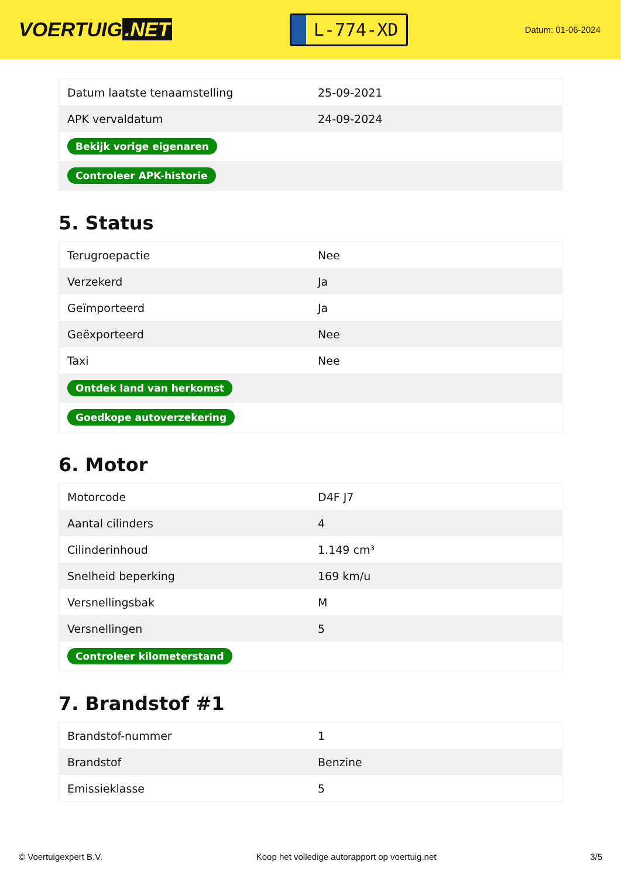VOERTUIG.NET
L-774-XD
Datum: 01-06-2024
| Datum laatste tenaamstelling | 25-09-2021 |
| APK vervaldatum | 24-09-2024 |
| Bekijk vorige eigenaren | |
| Controleer APK-historie | |
5. Status
| Terugroepactie | Nee |
| Verzekerd | Ja |
| Geïmporteerd | Ja |
| Geëxporteerd | Nee |
| Taxi | Nee |
| Ontdek land van herkomst | |
| Goedkope autoverzekering | |
6. Motor
| Motorcode | D4F J7 |
| Aantal cilinders | 4 |
| Cilinderinhoud | 1.149 cm³ |
| Snelheid beperking | 169 km/u |
| Versnellingsbak | M |
| Versnellingen | 5 |
| Controleer kilometerstand | |
7. Brandstof #1
| Brandstof-nummer | 1 |
| Brandstof | Benzine |
| Emissieklasse | 5 |
© Voertuigexpert B.V. Koop het volledige autorapport op voertuig.net 3/5